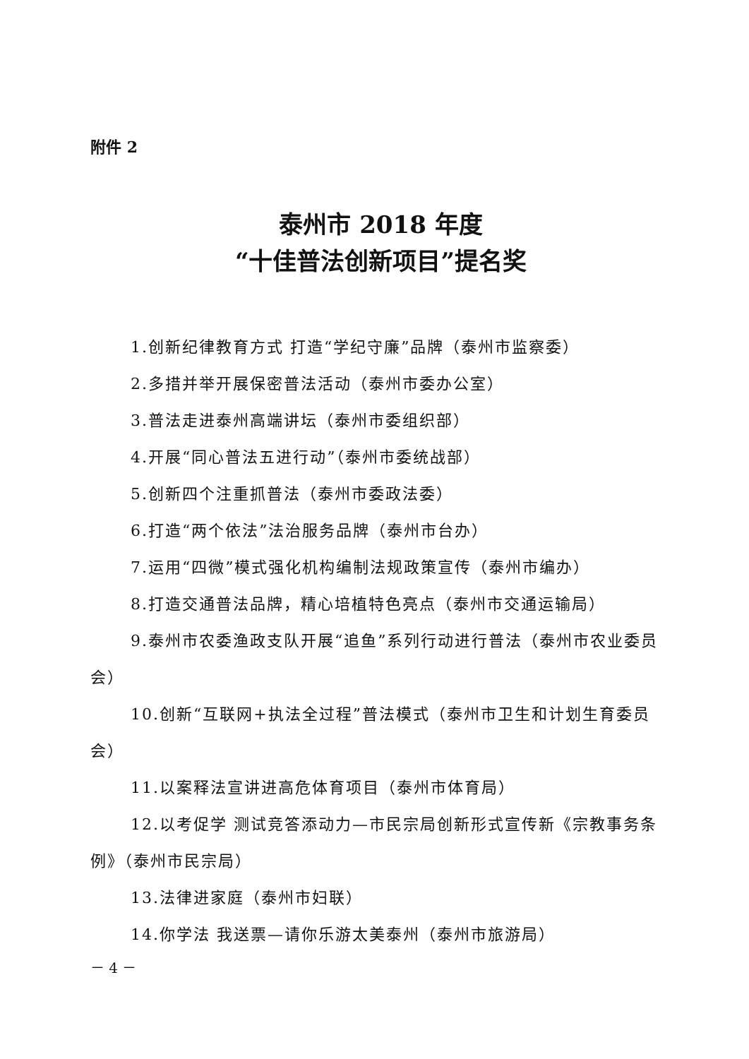附件 2
泰州市 2018 年度
“十佳普法创新项目”提名奖
1.创新纪律教育方式 打造“学纪守廉”品牌（泰州市监察委）
2.多措并举开展保密普法活动（泰州市委办公室）
3.普法走进泰州高端讲坛（泰州市委组织部）
4.开展“同心普法五进行动”（泰州市委统战部）
5.创新四个注重抓普法（泰州市委政法委）
6.打造“两个依法”法治服务品牌（泰州市台办）
7.运用“四微”模式强化机构编制法规政策宣传（泰州市编办）
8.打造交通普法品牌，精心培植特色亮点（泰州市交通运输局）
9.泰州市农委渔政支队开展“追鱼”系列行动进行普法（泰州市农业委员会）
10.创新“互联网+执法全过程”普法模式（泰州市卫生和计划生育委员会）
11.以案释法宣讲进高危体育项目（泰州市体育局）
12.以考促学 测试竞答添动力—市民宗局创新形式宣传新《宗教事务条例》（泰州市民宗局）
13.法律进家庭（泰州市妇联）
14.你学法 我送票—请你乐游太美泰州（泰州市旅游局）
－ 4 －